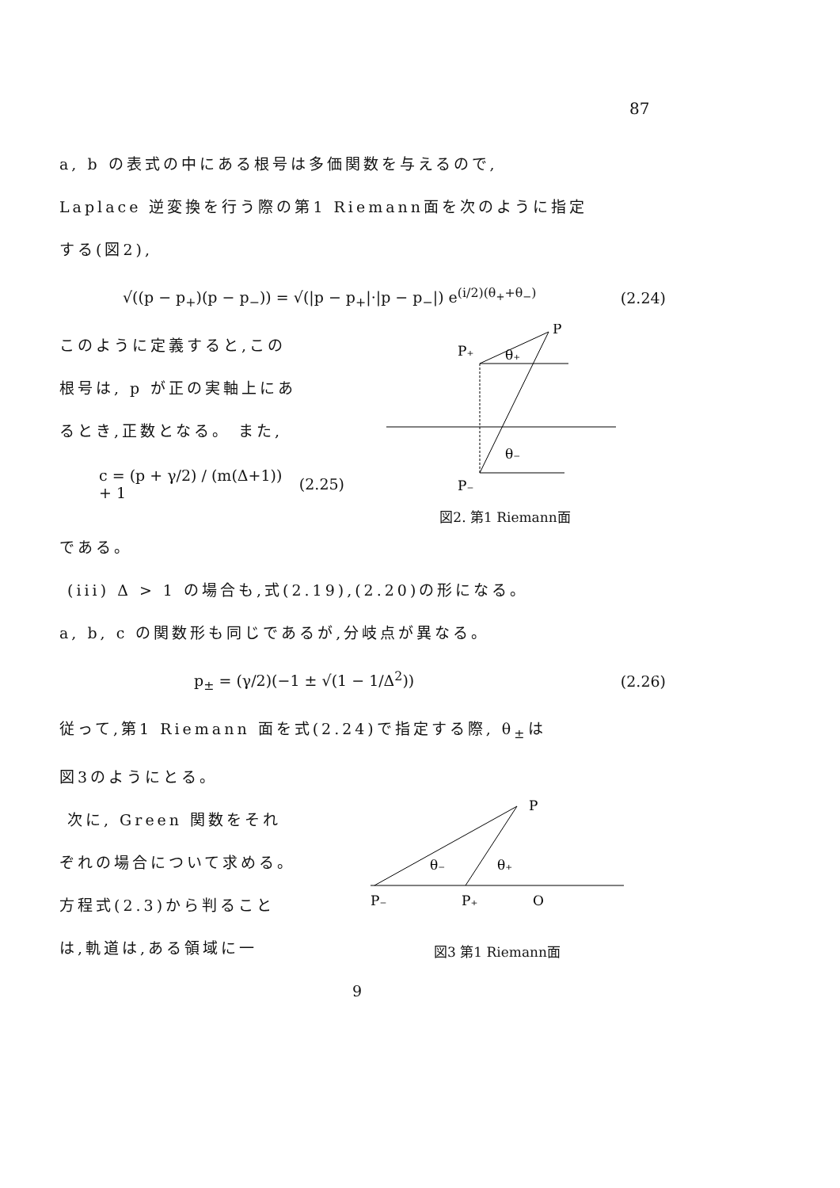87
a, b の表式の中にある根号は多価関数を与えるので,
Laplace 逆変換を行う際の第1 Riemann面を次のように指定
する(図2),
√((p − p<sub>+</sub>)(p − p<sub>−</sub>)) = √(|p − p<sub>+</sub>|·|p − p<sub>−</sub>|) e<sup>(i/2)(θ<sub>+</sub>+θ<sub>−</sub>)</sup> (2.24)
このように定義すると,この
根号は, p が正の実軸上にあ
るとき,正数となる。 また,
c = (p + γ/2) / (m(Δ+1)) + 1 (2.25)
P
P₊
θ₊
θ₋
P₋
図2. 第1 Riemann面
である。
(iii) Δ > 1 の場合も,式(2.19),(2.20)の形になる。
a, b, c の関数形も同じであるが,分岐点が異なる。
p<sub>±</sub> = (γ/2)(−1 ± √(1 − 1/Δ<sup>2</sup>)) (2.26)
従って,第1 Riemann 面を式(2.24)で指定する際, θ<sub>±</sub>は
図3のようにとる。
次に, Green 関数をそれ
ぞれの場合について求める。
方程式(2.3)から判ること
は,軌道は,ある領域に一
P
θ₋
θ₊
P₋
P₊
O
図3 第1 Riemann面
9